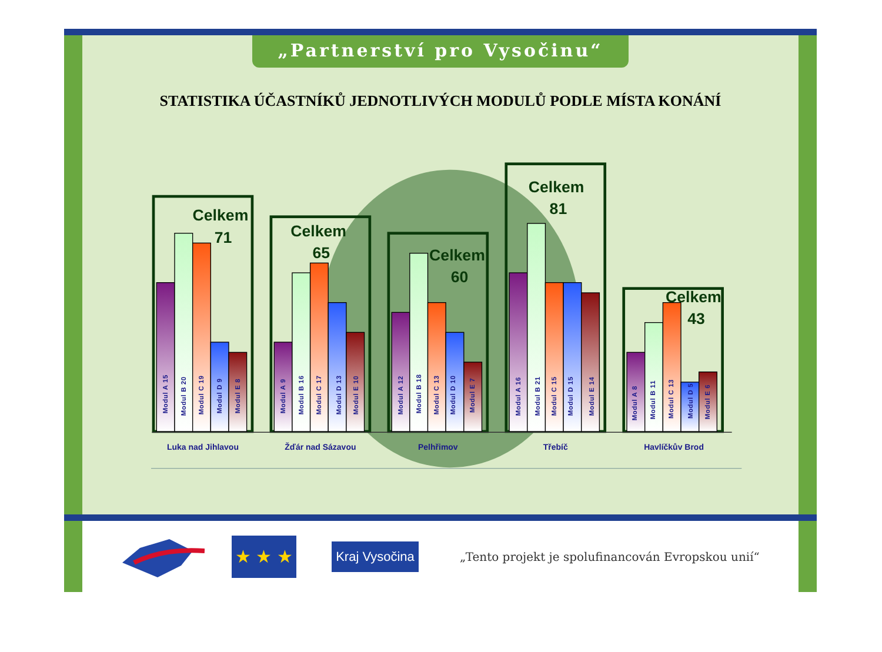„Partnerství pro Vysočinu“
STATISTIKA ÚČASTNÍKŮ JEDNOTLIVÝCH MODULŮ PODLE MÍSTA KONÁNÍ
Celkem
71
Celkem
65
Celkem
60
Celkem
81
Celkem
43
Modul A 15
Modul B 20
Modul C 19
Modul D 9
Modul E 8
Modul A 9
Modul B 16
Modul C 17
Modul D 13
Modul E 10
Modul A 12
Modul B 18
Modul C 13
Modul D 10
Modul E 7
Modul A 16
Modul B 21
Modul C 15
Modul D 15
Modul E 14
Modul A 8
Modul B 11
Modul C 13
Modul D 5
Modul E 6
Luka nad Jihlavou
Žďár nad Sázavou
Pelhřimov
Třebíč
Havlíčkův Brod
★ ★ ★
Kraj Vysočina
„Tento projekt je spolufinancován Evropskou unií“